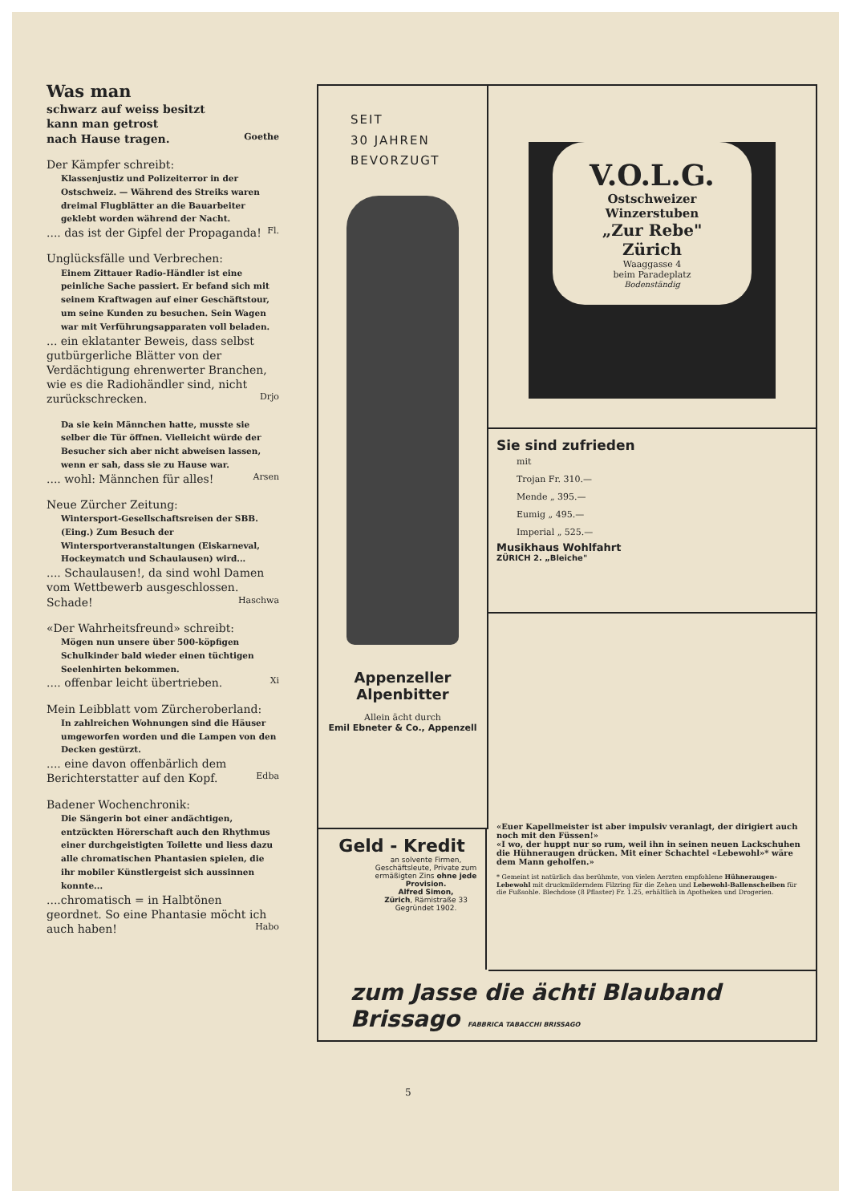Was man
schwarz auf weiss besitzt
kann man getrost
nach Hause tragen. Goethe
Der Kämpfer schreibt:
Klassenjustiz und Polizeiterror in der Ostschweiz. — Während des Streiks waren dreimal Flugblätter an die Bauarbeiter geklebt worden während der Nacht.
.... das ist der Gipfel der Propaganda! Fl.
Unglücksfälle und Verbrechen:
Einem Zittauer Radio-Händler ist eine peinliche Sache passiert. Er befand sich mit seinem Kraftwagen auf einer Geschäftstour, um seine Kunden zu besuchen. Sein Wagen war mit Verführungsapparaten voll beladen.
... ein eklatanter Beweis, dass selbst gutbürgerliche Blätter von der Verdächtigung ehrenwerter Branchen, wie es die Radiohändler sind, nicht zurückschrecken. Drjo
Da sie kein Männchen hatte, musste sie selber die Tür öffnen. Vielleicht würde der Besucher sich aber nicht abweisen lassen, wenn er sah, dass sie zu Hause war.
.... wohl: Männchen für alles! Arsen
Neue Zürcher Zeitung:
Wintersport-Gesellschaftsreisen der SBB. (Eing.) Zum Besuch der Wintersportveranstaltungen (Eiskarneval, Hockeymatch und Schaulausen) wird...
.... Schaulausen!, da sind wohl Damen vom Wettbewerb ausgeschlossen. Schade! Haschwa
«Der Wahrheitsfreund» schreibt:
Mögen nun unsere über 500-köpfigen Schulkinder bald wieder einen tüchtigen Seelenhirten bekommen.
.... offenbar leicht übertrieben. Xi
Mein Leibblatt vom Zürcheroberland:
In zahlreichen Wohnungen sind die Häuser umgeworfen worden und die Lampen von den Decken gestürzt.
.... eine davon offenbärlich dem Berichterstatter auf den Kopf. Edba
Badener Wochenchronik:
Die Sängerin bot einer andächtigen, entzückten Hörerschaft auch den Rhythmus einer durchgeistigten Toilette und liess dazu alle chromatischen Phantasien spielen, die ihr mobiler Künstlergeist sich aussinnen konnte...
....chromatisch = in Halbtönen geordnet. So eine Phantasie möcht ich auch haben! Habo
SEIT
30 JAHREN
BEVORZUGT
Appenzeller
Alpenbitter
Allein ächt durch
Emil Ebneter & Co., Appenzell
Geld - Kredit
an solvente Firmen, Geschäftsleute, Private zum ermäßigten Zins ohne jede Provision.
Alfred Simon,
Zürich, Rämistraße 33
Gegründet 1902.
V.O.L.G.
Ostschweizer
Winzerstuben
„Zur Rebe"
Zürich
Waaggasse 4
beim Paradeplatz
Bodenständig
Sie sind zufrieden
mit
Trojan Fr. 310.—
Mende „ 395.—
Eumig „ 495.—
Imperial „ 525.—
Musikhaus Wohlfahrt
ZÜRICH 2. „Bleiche"
«Euer Kapellmeister ist aber impulsiv veranlagt, der dirigiert auch noch mit den Füssen!»
«I wo, der huppt nur so rum, weil ihn in seinen neuen Lackschuhen die Hühneraugen drücken. Mit einer Schachtel «Lebewohl»* wäre dem Mann geholfen.»
* Gemeint ist natürlich das berühmte, von vielen Aerzten empfohlene Hühneraugen-Lebewohl mit druckmilderndem Filzring für die Zehen und Lebewohl-Ballenscheiben für die Fußsohle. Blechdose (8 Pflaster) Fr. 1.25, erhältlich in Apotheken und Drogerien.
zum Jasse die ächti Blauband Brissago FABBRICA TABACCHI BRISSAGO
5